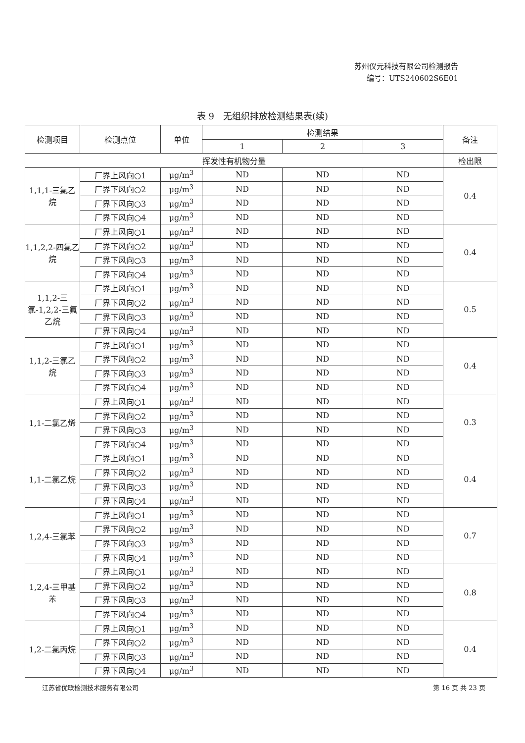苏州仪元科技有限公司检测报告
编号：UTS240602S6E01
表 9　无组织排放检测结果表(续)
| 检测项目 | 检测点位 | 单位 | 检测结果 | | | 备注 |
| --- | --- | --- | --- | --- | --- | --- |
| | | | 1 | 2 | 3 | |
| 挥发性有机物分量 | | | | | | 检出限 |
| 1,1,1-三氯乙烷 | 厂界上风向○1 | μg/m<sup>3</sup> | ND | ND | ND | 0.4 |
| | 厂界下风向○2 | μg/m<sup>3</sup> | ND | ND | ND | |
| | 厂界下风向○3 | μg/m<sup>3</sup> | ND | ND | ND | |
| | 厂界下风向○4 | μg/m<sup>3</sup> | ND | ND | ND | |
| 1,1,2,2-四氯乙烷 | 厂界上风向○1 | μg/m<sup>3</sup> | ND | ND | ND | 0.4 |
| | 厂界下风向○2 | μg/m<sup>3</sup> | ND | ND | ND | |
| | 厂界下风向○3 | μg/m<sup>3</sup> | ND | ND | ND | |
| | 厂界下风向○4 | μg/m<sup>3</sup> | ND | ND | ND | |
| 1,1,2-三氯-1,2,2-三氟乙烷 | 厂界上风向○1 | μg/m<sup>3</sup> | ND | ND | ND | 0.5 |
| | 厂界下风向○2 | μg/m<sup>3</sup> | ND | ND | ND | |
| | 厂界下风向○3 | μg/m<sup>3</sup> | ND | ND | ND | |
| | 厂界下风向○4 | μg/m<sup>3</sup> | ND | ND | ND | |
| 1,1,2-三氯乙烷 | 厂界上风向○1 | μg/m<sup>3</sup> | ND | ND | ND | 0.4 |
| | 厂界下风向○2 | μg/m<sup>3</sup> | ND | ND | ND | |
| | 厂界下风向○3 | μg/m<sup>3</sup> | ND | ND | ND | |
| | 厂界下风向○4 | μg/m<sup>3</sup> | ND | ND | ND | |
| 1,1-二氯乙烯 | 厂界上风向○1 | μg/m<sup>3</sup> | ND | ND | ND | 0.3 |
| | 厂界下风向○2 | μg/m<sup>3</sup> | ND | ND | ND | |
| | 厂界下风向○3 | μg/m<sup>3</sup> | ND | ND | ND | |
| | 厂界下风向○4 | μg/m<sup>3</sup> | ND | ND | ND | |
| 1,1-二氯乙烷 | 厂界上风向○1 | μg/m<sup>3</sup> | ND | ND | ND | 0.4 |
| | 厂界下风向○2 | μg/m<sup>3</sup> | ND | ND | ND | |
| | 厂界下风向○3 | μg/m<sup>3</sup> | ND | ND | ND | |
| | 厂界下风向○4 | μg/m<sup>3</sup> | ND | ND | ND | |
| 1,2,4-三氯苯 | 厂界上风向○1 | μg/m<sup>3</sup> | ND | ND | ND | 0.7 |
| | 厂界下风向○2 | μg/m<sup>3</sup> | ND | ND | ND | |
| | 厂界下风向○3 | μg/m<sup>3</sup> | ND | ND | ND | |
| | 厂界下风向○4 | μg/m<sup>3</sup> | ND | ND | ND | |
| 1,2,4-三甲基苯 | 厂界上风向○1 | μg/m<sup>3</sup> | ND | ND | ND | 0.8 |
| | 厂界下风向○2 | μg/m<sup>3</sup> | ND | ND | ND | |
| | 厂界下风向○3 | μg/m<sup>3</sup> | ND | ND | ND | |
| | 厂界下风向○4 | μg/m<sup>3</sup> | ND | ND | ND | |
| 1,2-二氯丙烷 | 厂界上风向○1 | μg/m<sup>3</sup> | ND | ND | ND | 0.4 |
| | 厂界下风向○2 | μg/m<sup>3</sup> | ND | ND | ND | |
| | 厂界下风向○3 | μg/m<sup>3</sup> | ND | ND | ND | |
| | 厂界下风向○4 | μg/m<sup>3</sup> | ND | ND | ND | |
江苏省优联检测技术服务有限公司 第 16 页 共 23 页